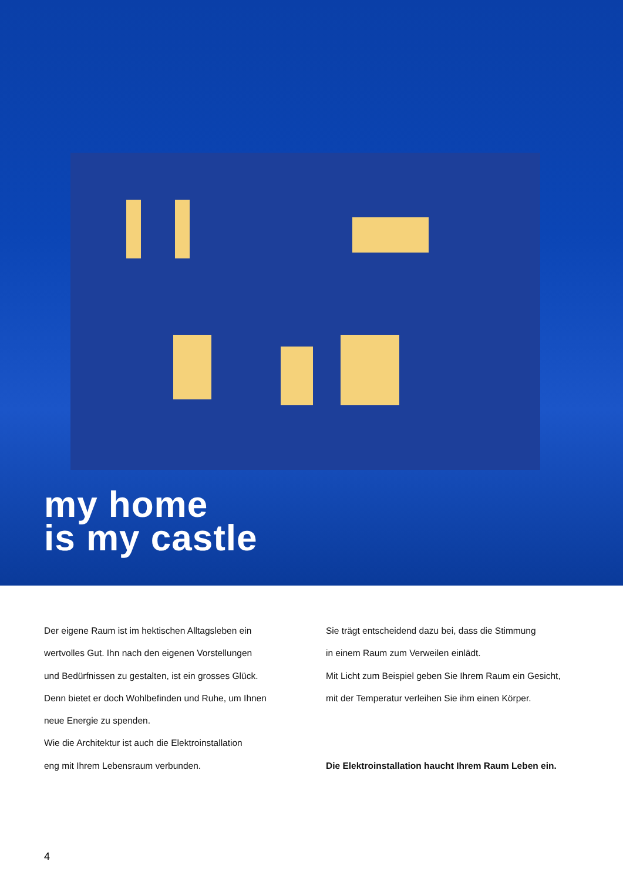my home
is my castle
Der eigene Raum ist im hektischen Alltagsleben ein
wertvolles Gut. Ihn nach den eigenen Vorstellungen
und Bedürfnissen zu gestalten, ist ein grosses Glück.
Denn bietet er doch Wohlbefinden und Ruhe, um Ihnen
neue Energie zu spenden.
Wie die Architektur ist auch die Elektroinstallation
eng mit Ihrem Lebensraum verbunden.
Sie trägt entscheidend dazu bei, dass die Stimmung
in einem Raum zum Verweilen einlädt.
Mit Licht zum Beispiel geben Sie Ihrem Raum ein Gesicht,
mit der Temperatur verleihen Sie ihm einen Körper.
Die Elektroinstallation haucht Ihrem Raum Leben ein.
4